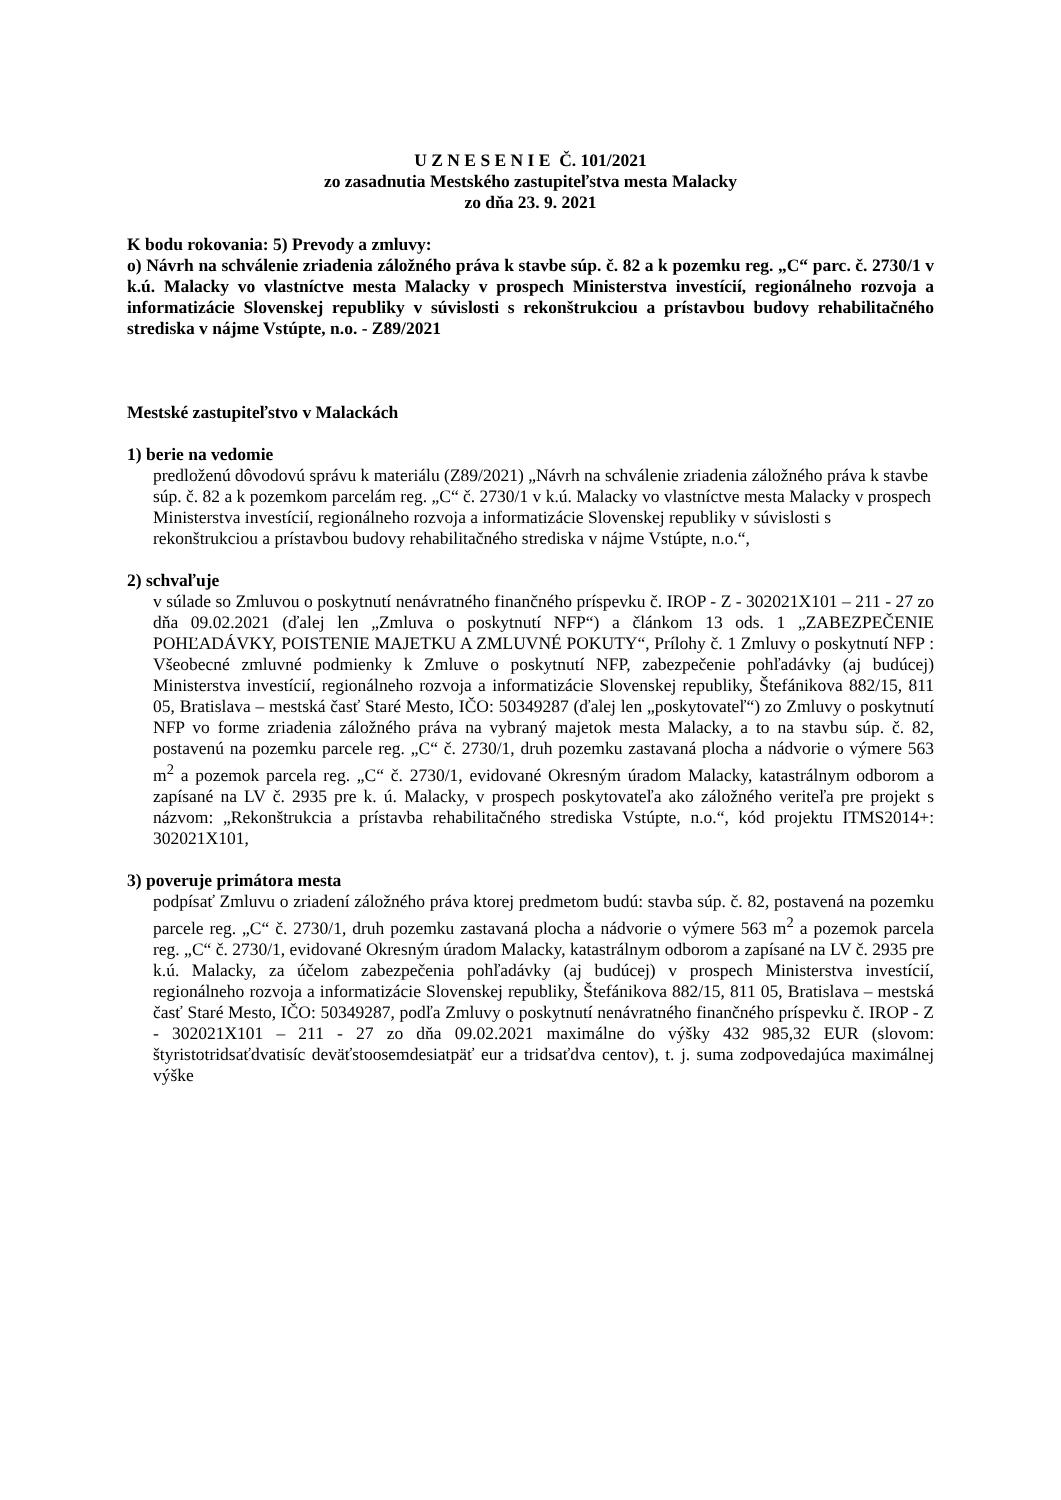U Z N E S E N I E Č. 101/2021
zo zasadnutia Mestského zastupiteľstva mesta Malacky
zo dňa 23. 9. 2021
K bodu rokovania: 5) Prevody a zmluvy:
o) Návrh na schválenie zriadenia záložného práva k stavbe súp. č. 82 a k pozemku reg. „C“ parc. č. 2730/1 v k.ú. Malacky vo vlastníctve mesta Malacky v prospech Ministerstva investícií, regionálneho rozvoja a informatizácie Slovenskej republiky v súvislosti s rekonštrukciou a prístavbou budovy rehabilitačného strediska v nájme Vstúpte, n.o. - Z89/2021
Mestské zastupiteľstvo v Malackách
1) berie na vedomie
predloženú dôvodovú správu k materiálu (Z89/2021) „Návrh na schválenie zriadenia záložného práva k stavbe súp. č. 82 a k pozemkom parcelám reg. „C“ č. 2730/1 v k.ú. Malacky vo vlastníctve mesta Malacky v prospech Ministerstva investícií, regionálneho rozvoja a informatizácie Slovenskej republiky v súvislosti s rekonštrukciou a prístavbou budovy rehabilitačného strediska v nájme Vstúpte, n.o.“,
2) schvaľuje
v súlade so Zmluvou o poskytnutí nenávratného finančného príspevku č. IROP - Z - 302021X101 – 211 - 27 zo dňa 09.02.2021 (ďalej len „Zmluva o poskytnutí NFP“) a článkom 13 ods. 1 „ZABEZPEČENIE POHĽADÁVKY, POISTENIE MAJETKU A ZMLUVNÉ POKUTY“, Prílohy č. 1 Zmluvy o poskytnutí NFP : Všeobecné zmluvné podmienky k Zmluve o poskytnutí NFP, zabezpečenie pohľadávky (aj budúcej) Ministerstva investícií, regionálneho rozvoja a informatizácie Slovenskej republiky, Štefánikova 882/15, 811 05, Bratislava – mestská časť Staré Mesto, IČO: 50349287 (ďalej len „poskytovateľ“) zo Zmluvy o poskytnutí NFP vo forme zriadenia záložného práva na vybraný majetok mesta Malacky, a to na stavbu súp. č. 82, postavenú na pozemku parcele reg. „C“ č. 2730/1, druh pozemku zastavaná plocha a nádvorie o výmere 563 m<sup>2</sup> a pozemok parcela reg. „C“ č. 2730/1, evidované Okresným úradom Malacky, katastrálnym odborom a zapísané na LV č. 2935 pre k. ú. Malacky, v prospech poskytovateľa ako záložného veriteľa pre projekt s názvom: „Rekonštrukcia a prístavba rehabilitačného strediska Vstúpte, n.o.“, kód projektu ITMS2014+: 302021X101,
3) poveruje primátora mesta
podpísať Zmluvu o zriadení záložného práva ktorej predmetom budú: stavba súp. č. 82, postavená na pozemku parcele reg. „C“ č. 2730/1, druh pozemku zastavaná plocha a nádvorie o výmere 563 m<sup>2</sup> a pozemok parcela reg. „C“ č. 2730/1, evidované Okresným úradom Malacky, katastrálnym odborom a zapísané na LV č. 2935 pre k.ú. Malacky, za účelom zabezpečenia pohľadávky (aj budúcej) v prospech Ministerstva investícií, regionálneho rozvoja a informatizácie Slovenskej republiky, Štefánikova 882/15, 811 05, Bratislava – mestská časť Staré Mesto, IČO: 50349287, podľa Zmluvy o poskytnutí nenávratného finančného príspevku č. IROP - Z - 302021X101 – 211 - 27 zo dňa 09.02.2021 maximálne do výšky 432 985,32 EUR (slovom: štyristotridsaťdvatisíc deväťstoosemdesiatpäť eur a tridsaťdva centov), t. j. suma zodpovedajúca maximálnej výške